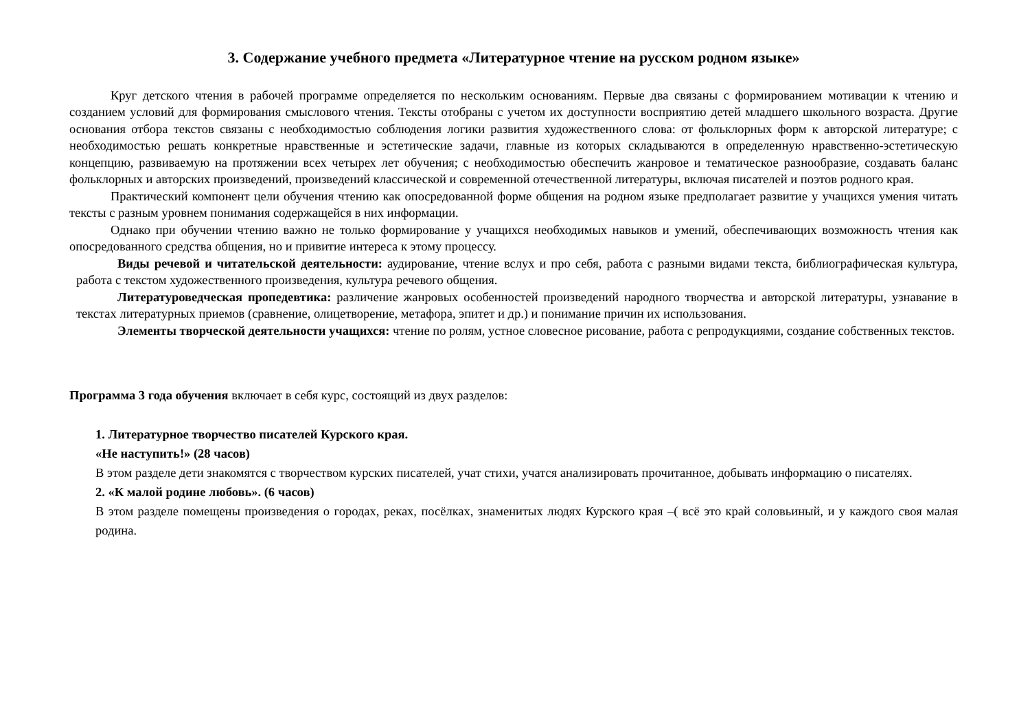3. Содержание учебного предмета «Литературное чтение на русском родном языке»
Круг детского чтения в рабочей программе определяется по нескольким основаниям. Первые два связаны с формированием мотивации к чтению и созданием условий для формирования смыслового чтения. Тексты отобраны с учетом их доступности восприятию детей младшего школьного возраста. Другие основания отбора текстов связаны с необходимостью соблюдения логики развития художественного слова: от фольклорных форм к авторской литературе; с необходимостью решать конкретные нравственные и эстетические задачи, главные из которых складываются в определенную нравственно-эстетическую концепцию, развиваемую на протяжении всех четырех лет обучения; с необходимостью обеспечить жанровое и тематическое разнообразие, создавать баланс фольклорных и авторских произведений, произведений классической и современной отечественной литературы, включая писателей и поэтов родного края.
Практический компонент цели обучения чтению как опосредованной форме общения на родном языке предполагает развитие у учащихся умения читать тексты с разным уровнем понимания содержащейся в них информации.
Однако при обучении чтению важно не только формирование у учащихся необходимых навыков и умений, обеспечивающих возможность чтения как опосредованного средства общения, но и привитие интереса к этому процессу.
Виды речевой и читательской деятельности: аудирование, чтение вслух и про себя, работа с разными видами текста, библиографическая культура, работа с текстом художественного произведения, культура речевого общения.
Литературоведческая пропедевтика: различение жанровых особенностей произведений народного творчества и авторской литературы, узнавание в текстах литературных приемов (сравнение, олицетворение, метафора, эпитет и др.) и понимание причин их использования.
Элементы творческой деятельности учащихся: чтение по ролям, устное словесное рисование, работа с репродукциями, создание собственных текстов.
Программа 3 года обучения включает в себя курс, состоящий из двух разделов:
1. Литературное творчество писателей Курского края.
«Не наступить!» (28 часов)
В этом разделе дети знакомятся с творчеством курских писателей, учат стихи, учатся анализировать прочитанное, добывать информацию о писателях.
2. «К малой родине любовь». (6 часов)
В этом разделе помещены произведения о городах, реках, посёлках, знаменитых людях Курского края –( всё это край соловьиный, и у каждого своя малая родина.